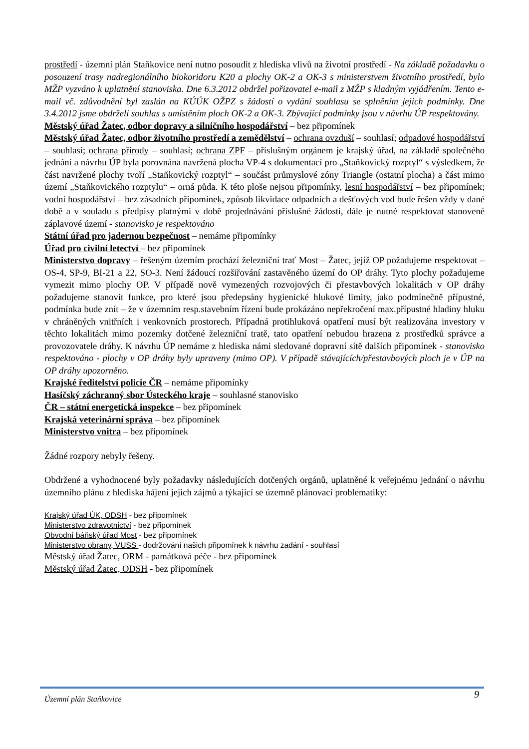prostředí - územní plán Staňkovice není nutno posoudit z hlediska vlivů na životní prostředí - Na základě požadavku o posouzení trasy nadregionálního biokoridoru K20 a plochy OK-2 a OK-3 s ministerstvem životního prostředí, bylo MŽP vyzváno k uplatnění stanoviska. Dne 6.3.2012 obdržel pořizovatel e-mail z MŽP s kladným vyjádřením. Tento e-mail vč. zdůvodnění byl zaslán na KÚÚK OŽPZ s žádostí o vydání souhlasu se splněním jejich podmínky. Dne 3.4.2012 jsme obdrželi souhlas s umístěním ploch OK-2 a OK-3. Zbývající podmínky jsou v návrhu ÚP respektovány.
Městský úřad Žatec, odbor dopravy a silničního hospodářství – bez připomínek
Městský úřad Žatec, odbor životního prostředí a zemědělství – ochrana ovzduší – souhlasí; odpadové hospodářství – souhlasí; ochrana přírody – souhlasí; ochrana ZPF – příslušným orgánem je krajský úřad, na základě společného jednání a návrhu ÚP byla porovnána navržená plocha VP-4 s dokumentací pro „Staňkovický rozptyl“ s výsledkem, že část navržené plochy tvoří „Staňkovický rozptyl“ – součást průmyslové zóny Triangle (ostatní plocha) a část mimo území „Staňkovického rozptylu“ – orná půda. K této ploše nejsou připomínky, lesní hospodářství – bez připomínek; vodní hospodářství – bez zásadních připomínek, způsob likvidace odpadních a dešťových vod bude řešen vždy v dané době a v souladu s předpisy platnými v době projednávání příslušné žádosti, dále je nutné respektovat stanovené záplavové území - stanovisko je respektováno
Státní úřad pro jadernou bezpečnost – nemáme připomínky
Úřad pro civilní letectví – bez připomínek
Ministerstvo dopravy – řešeným územím prochází železniční trať Most – Žatec, jejíž OP požadujeme respektovat – OS-4, SP-9, BI-21 a 22, SO-3. Není žádoucí rozšiřování zastavěného území do OP dráhy. Tyto plochy požadujeme vymezit mimo plochy OP. V případě nově vymezených rozvojových či přestavbových lokalitách v OP dráhy požadujeme stanovit funkce, pro které jsou předepsány hygienické hlukové limity, jako podmínečně přípustné, podmínka bude znít – že v územním resp.stavebním řízení bude prokázáno nepřekročení max.přípustné hladiny hluku v chráněných vnitřních i venkovních prostorech. Případná protihluková opatření musí být realizována investory v těchto lokalitách mimo pozemky dotčené železniční tratě, tato opatření nebudou hrazena z prostředků správce a provozovatele dráhy. K návrhu ÚP nemáme z hlediska námi sledované dopravní sítě dalších připomínek - stanovisko respektováno - plochy v OP dráhy byly upraveny (mimo OP). V případě stávajících/přestavbových ploch je v ÚP na OP dráhy upozorněno.
Krajské ředitelství policie ČR – nemáme připomínky
Hasičský záchranný sbor Ústeckého kraje – souhlasné stanovisko
ČR – státní energetická inspekce – bez připomínek
Krajská veterinární správa – bez připomínek
Ministerstvo vnitra – bez připomínek
Žádné rozpory nebyly řešeny.
Obdržené a vyhodnocené byly požadavky následujících dotčených orgánů, uplatněné k veřejnému jednání o návrhu územního plánu z hlediska hájení jejich zájmů a týkající se územně plánovací problematiky:
Krajský úřad ÚK, ODSH - bez připomínek
Ministerstvo zdravotnictví - bez připomínek
Obvodní báňský úřad Most - bez připomínek
Ministerstvo obrany, VUSS - dodržování našich připomínek k návrhu zadání - souhlasí
Městský úřad Žatec, ORM - památková péče - bez připomínek
Městský úřad Žatec, ODSH - bez připomínek
Územní plán Staňkovice 9